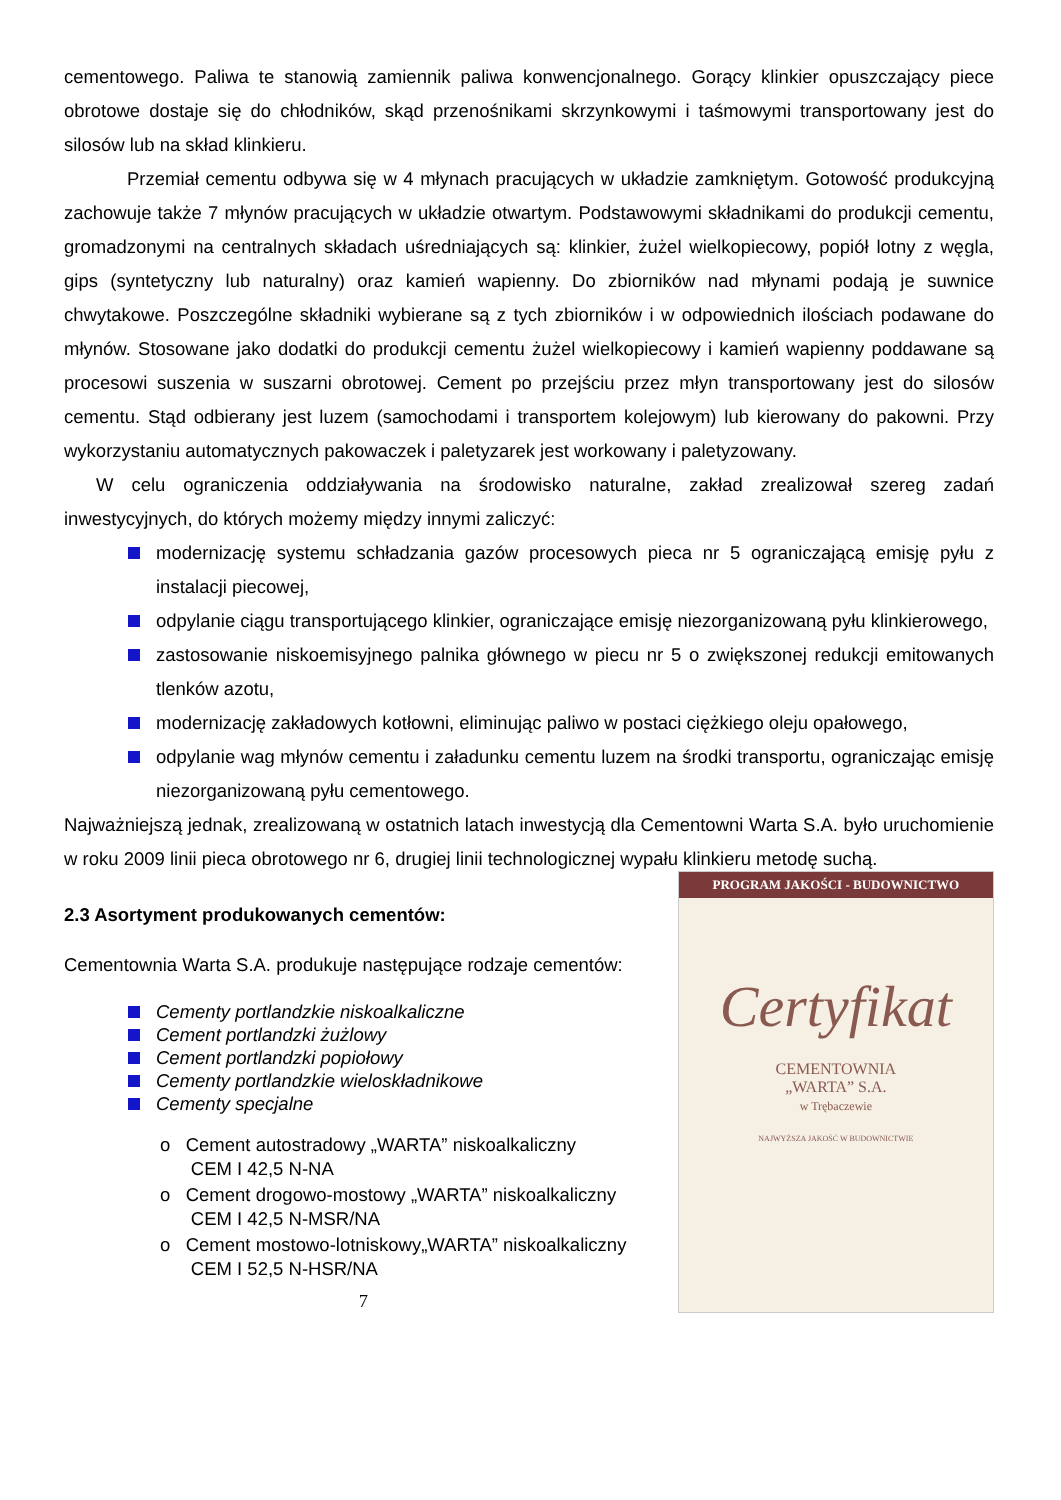cementowego. Paliwa te stanowią zamiennik paliwa konwencjonalnego. Gorący klinkier opuszczający piece obrotowe dostaje się do chłodników, skąd przenośnikami skrzynkowymi i taśmowymi transportowany jest do silosów lub na skład klinkieru.
Przemiał cementu odbywa się w 4 młynach pracujących w układzie zamkniętym. Gotowość produkcyjną zachowuje także 7 młynów pracujących w układzie otwartym. Podstawowymi składnikami do produkcji cementu, gromadzonymi na centralnych składach uśredniających są: klinkier, żużel wielkopiecowy, popiół lotny z węgla, gips (syntetyczny lub naturalny) oraz kamień wapienny. Do zbiorników nad młynami podają je suwnice chwytakowe. Poszczególne składniki wybierane są z tych zbiorników i w odpowiednich ilościach podawane do młynów. Stosowane jako dodatki do produkcji cementu żużel wielkopiecowy i kamień wapienny poddawane są procesowi suszenia w suszarni obrotowej. Cement po przejściu przez młyn transportowany jest do silosów cementu. Stąd odbierany jest luzem (samochodami i transportem kolejowym) lub kierowany do pakowni. Przy wykorzystaniu automatycznych pakowaczek i paletyzarek jest workowany i paletyzowany.
W celu ograniczenia oddziaływania na środowisko naturalne, zakład zrealizował szereg zadań inwestycyjnych, do których możemy między innymi zaliczyć:
modernizację systemu schładzania gazów procesowych pieca nr 5 ograniczającą emisję pyłu z instalacji piecowej,
odpylanie ciągu transportującego klinkier, ograniczające emisję niezorganizowaną pyłu klinkierowego,
zastosowanie niskoemisyjnego palnika głównego w piecu nr 5 o zwiększonej redukcji emitowanych tlenków azotu,
modernizację zakładowych kotłowni, eliminując paliwo w postaci ciężkiego oleju opałowego,
odpylanie wag młynów cementu i załadunku cementu luzem na środki transportu, ograniczając emisję niezorganizowaną pyłu cementowego.
Najważniejszą jednak, zrealizowaną w ostatnich latach inwestycją dla Cementowni Warta S.A. było uruchomienie w roku 2009 linii pieca obrotowego nr 6, drugiej linii technologicznej wypału klinkieru metodę suchą.
2.3 Asortyment produkowanych cementów:
Cementownia Warta S.A. produkuje następujące rodzaje cementów:
Cementy portlandzkie niskoalkaliczne
Cement portlandzki żużlowy
Cement portlandzki popiołowy
Cementy portlandzkie wieloskładnikowe
Cementy specjalne
o Cement autostradowy „WARTA” niskoalkaliczny
CEM I 42,5 N-NA
o Cement drogowo-mostowy „WARTA” niskoalkaliczny
CEM I 42,5 N-MSR/NA
o Cement mostowo-lotniskowy„WARTA” niskoalkaliczny
CEM I 52,5 N-HSR/NA
7
PROGRAM JAKOŚCI - BUDOWNICTWO
Certyfikat
CEMENTOWNIA
„WARTA” S.A.
w Trębaczewie
NAJWYŻSZA JAKOŚĆ W BUDOWNICTWIE